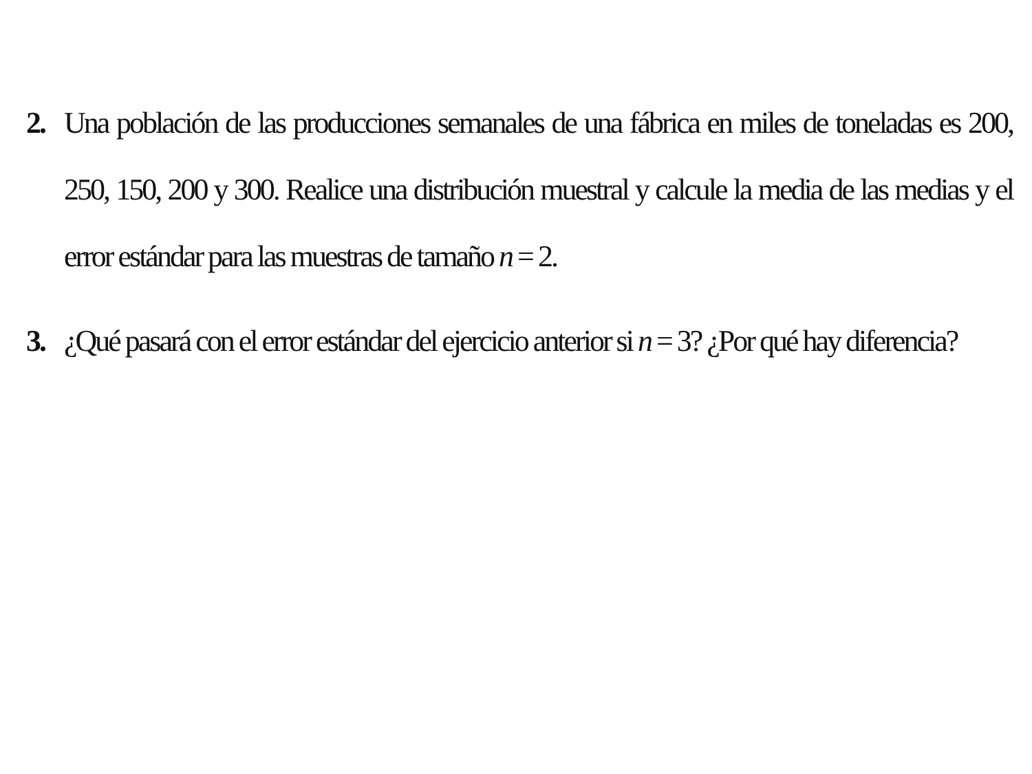2. Una población de las producciones semanales de una fábrica en miles de toneladas es 200, 250, 150, 200 y 300. Realice una distribución muestral y calcule la media de las medias y el error estándar para las muestras de tamaño n = 2.
3. ¿Qué pasará con el error estándar del ejercicio anterior si n = 3? ¿Por qué hay diferencia?